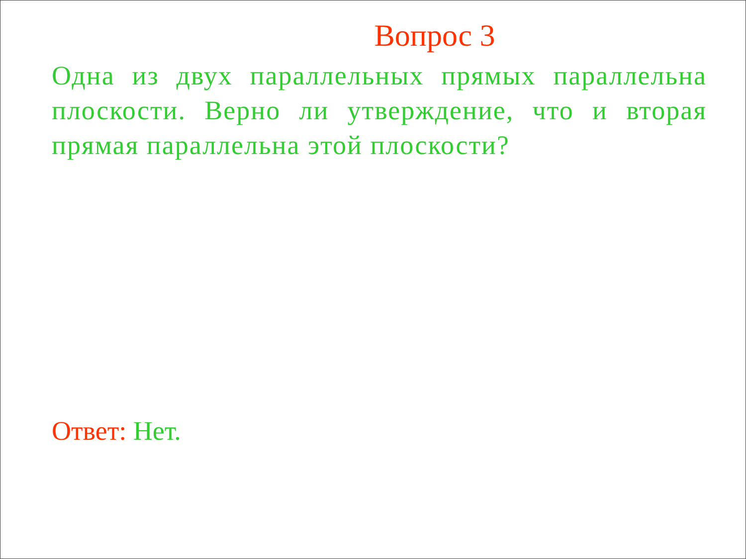Вопрос 3
Одна из двух параллельных прямых параллельна плоскости. Верно ли утверждение, что и вторая прямая параллельна этой плоскости?
Ответ: Нет.